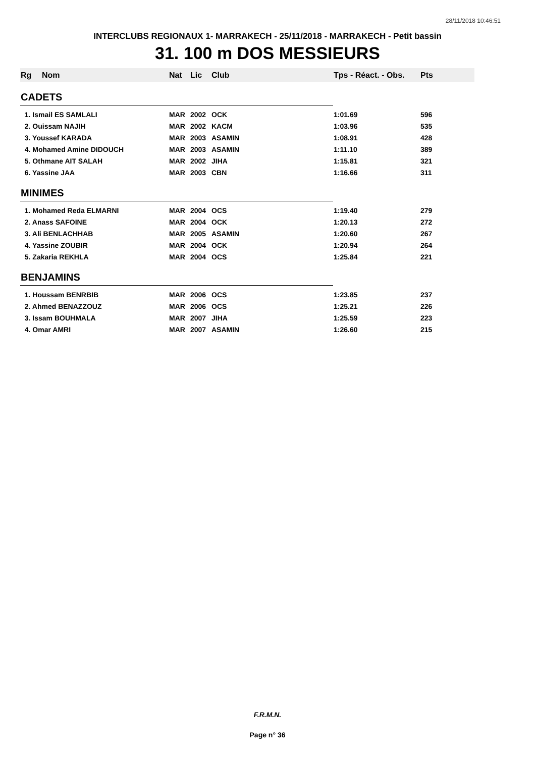28/11/2018 10:46:51
INTERCLUBS REGIONAUX 1- MARRAKECH - 25/11/2018 - MARRAKECH - Petit bassin
31. 100 m DOS MESSIEURS
| Rg | Nom | Nat | Lic | Club | Tps - Réact. - Obs. | Pts |
| --- | --- | --- | --- | --- | --- | --- |
| CADETS | | | | | | |
| 1. Ismail ES SAMLALI | | MAR | 2002 | OCK | 1:01.69 | 596 |
| 2. Ouissam NAJIH | | MAR | 2002 | KACM | 1:03.96 | 535 |
| 3. Youssef KARADA | | MAR | 2003 | ASAMIN | 1:08.91 | 428 |
| 4. Mohamed Amine DIDOUCH | | MAR | 2003 | ASAMIN | 1:11.10 | 389 |
| 5. Othmane AIT SALAH | | MAR | 2002 | JIHA | 1:15.81 | 321 |
| 6. Yassine JAA | | MAR | 2003 | CBN | 1:16.66 | 311 |
| MINIMES | | | | | | |
| 1. Mohamed Reda ELMARNI | | MAR | 2004 | OCS | 1:19.40 | 279 |
| 2. Anass SAFOINE | | MAR | 2004 | OCK | 1:20.13 | 272 |
| 3. Ali BENLACHHAB | | MAR | 2005 | ASAMIN | 1:20.60 | 267 |
| 4. Yassine ZOUBIR | | MAR | 2004 | OCK | 1:20.94 | 264 |
| 5. Zakaria REKHLA | | MAR | 2004 | OCS | 1:25.84 | 221 |
| BENJAMINS | | | | | | |
| 1. Houssam BENRBIB | | MAR | 2006 | OCS | 1:23.85 | 237 |
| 2. Ahmed BENAZZOUZ | | MAR | 2006 | OCS | 1:25.21 | 226 |
| 3. Issam BOUHMALA | | MAR | 2007 | JIHA | 1:25.59 | 223 |
| 4. Omar AMRI | | MAR | 2007 | ASAMIN | 1:26.60 | 215 |
F.R.M.N.
Page n° 36